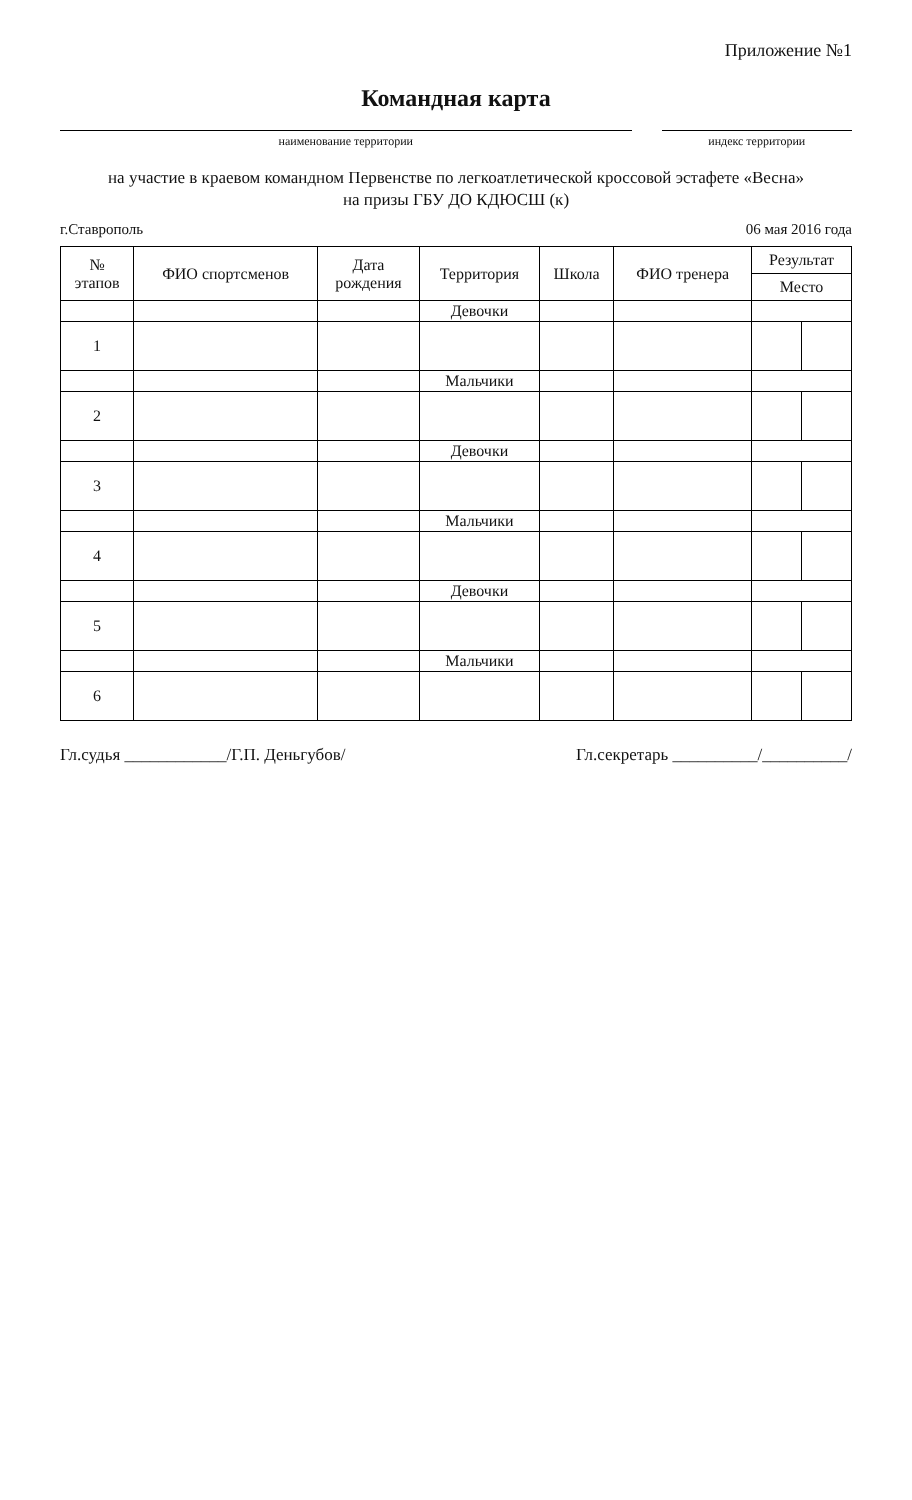Приложение №1
Командная карта
наименование территории индекс территории
на участие в краевом командном Первенстве по легкоатлетической кроссовой эстафете «Весна»
на призы ГБУ ДО КДЮСШ (к)
г.Ставрополь 06 мая 2016 года
| № этапов | ФИО спортсменов | Дата рождения | Территория | Школа | ФИО тренера | Результат | |
| --- | --- | --- | --- | --- | --- | --- | --- |
| | | | | | | Место | |
| | | | Девочки | | | | |
| 1 | | | | | | | |
| | | | Мальчики | | | | |
| 2 | | | | | | | |
| | | | Девочки | | | | |
| 3 | | | | | | | |
| | | | Мальчики | | | | |
| 4 | | | | | | | |
| | | | Девочки | | | | |
| 5 | | | | | | | |
| | | | Мальчики | | | | |
| 6 | | | | | | | |
Гл.судья ____________/Г.П. Деньгубов/ Гл.секретарь __________/__________/